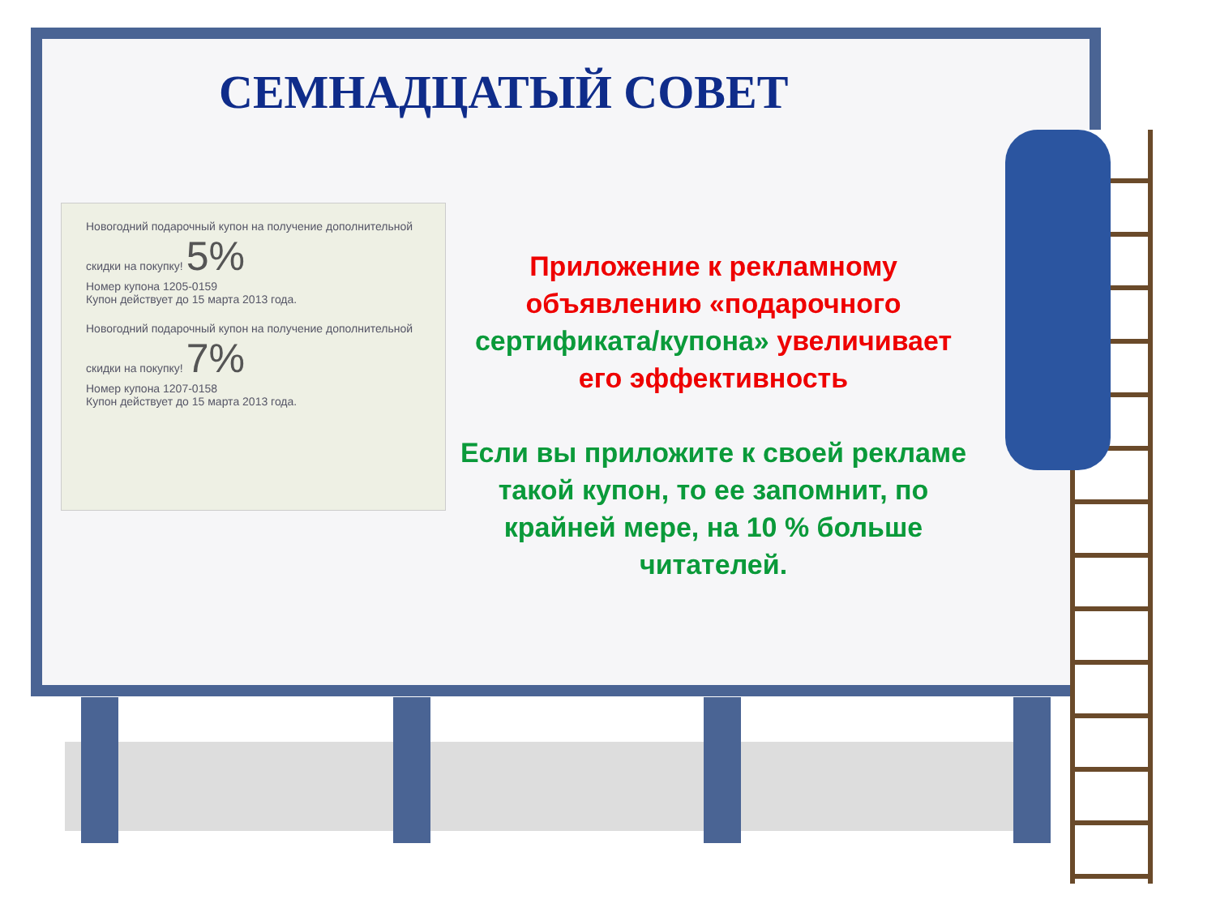СЕМНАДЦАТЫЙ СОВЕТ
Новогодний подарочный купон на получение дополнительной скидки на покупку! 5%
Номер купона 1205-0159
Купон действует до 15 марта 2013 года.
Новогодний подарочный купон на получение дополнительной скидки на покупку! 7%
Номер купона 1207-0158
Купон действует до 15 марта 2013 года.
Приложение к рекламному объявлению «подарочного сертификата/купона» увеличивает его эффективность
Если вы приложите к своей рекламе такой купон, то ее запомнит, по крайней мере, на 10 % больше читателей.